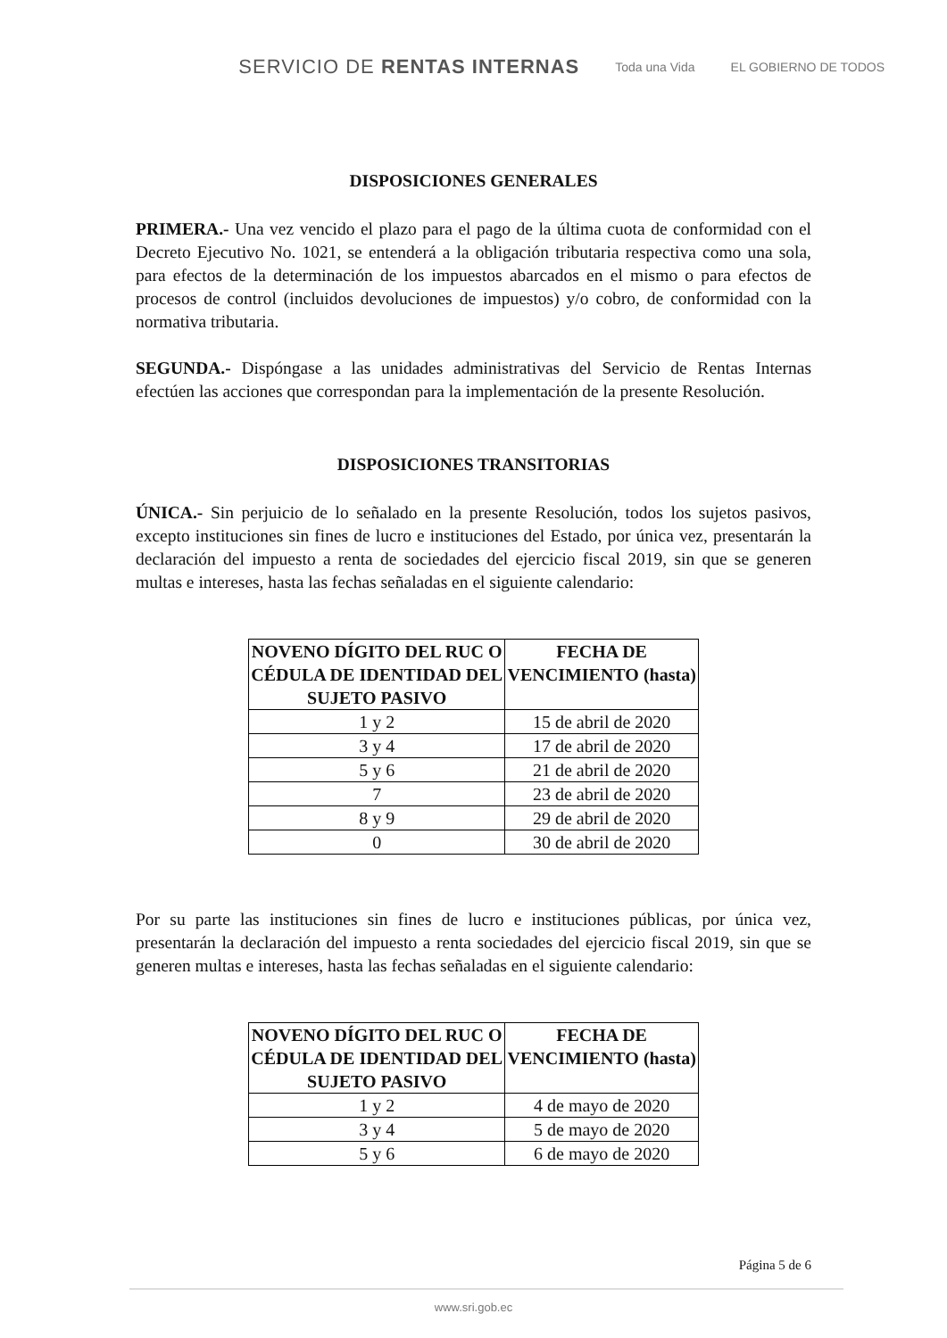SERVICIO DE RENTAS INTERNAS Toda una Vida EL GOBIERNO DE TODOS
DISPOSICIONES GENERALES
PRIMERA.- Una vez vencido el plazo para el pago de la última cuota de conformidad con el Decreto Ejecutivo No. 1021, se entenderá a la obligación tributaria respectiva como una sola, para efectos de la determinación de los impuestos abarcados en el mismo o para efectos de procesos de control (incluidos devoluciones de impuestos) y/o cobro, de conformidad con la normativa tributaria.
SEGUNDA.- Dispóngase a las unidades administrativas del Servicio de Rentas Internas efectúen las acciones que correspondan para la implementación de la presente Resolución.
DISPOSICIONES TRANSITORIAS
ÚNICA.- Sin perjuicio de lo señalado en la presente Resolución, todos los sujetos pasivos, excepto instituciones sin fines de lucro e instituciones del Estado, por única vez, presentarán la declaración del impuesto a renta de sociedades del ejercicio fiscal 2019, sin que se generen multas e intereses, hasta las fechas señaladas en el siguiente calendario:
| NOVENO DÍGITO DEL RUC O CÉDULA DE IDENTIDAD DEL SUJETO PASIVO | FECHA DE VENCIMIENTO (hasta) |
| --- | --- |
| 1 y 2 | 15 de abril de 2020 |
| 3 y 4 | 17 de abril de 2020 |
| 5 y 6 | 21 de abril de 2020 |
| 7 | 23 de abril de 2020 |
| 8 y 9 | 29 de abril de 2020 |
| 0 | 30 de abril de 2020 |
Por su parte las instituciones sin fines de lucro e instituciones públicas, por única vez, presentarán la declaración del impuesto a renta sociedades del ejercicio fiscal 2019, sin que se generen multas e intereses, hasta las fechas señaladas en el siguiente calendario:
| NOVENO DÍGITO DEL RUC O CÉDULA DE IDENTIDAD DEL SUJETO PASIVO | FECHA DE VENCIMIENTO (hasta) |
| --- | --- |
| 1 y 2 | 4 de mayo de 2020 |
| 3 y 4 | 5 de mayo de 2020 |
| 5 y 6 | 6 de mayo de 2020 |
Página 5 de 6
www.sri.gob.ec